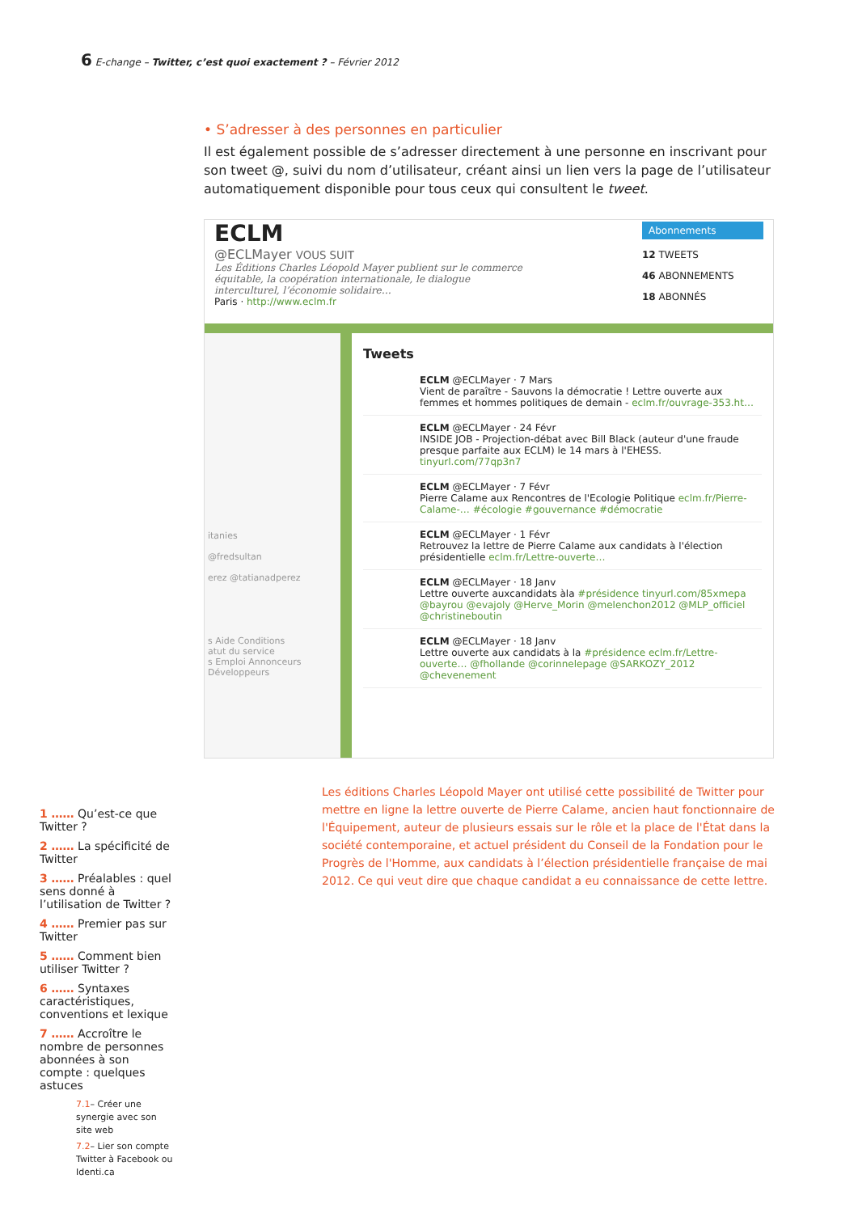6 E-change – Twitter, c’est quoi exactement ? – Février 2012
• S’adresser à des personnes en particulier
Il est également possible de s’adresser directement à une personne en inscrivant pour son tweet @, suivi du nom d’utilisateur, créant ainsi un lien vers la page de l’utilisateur automatiquement disponible pour tous ceux qui consultent le tweet.
ECLM
@ECLMayer VOUS SUIT
Les Éditions Charles Léopold Mayer publient sur le commerce équitable, la coopération internationale, le dialogue interculturel, l’économie solidaire…
Paris · http://www.eclm.fr
Abonnements
12 TWEETS
46 ABONNEMENTS
18 ABONNÉS
itanies
@fredsultan
erez @tatianadperez
s Aide Conditions
atut du service
s Emploi Annonceurs
Développeurs
Tweets
ECLM @ECLMayer · 7 Mars
Vient de paraître - Sauvons la démocratie ! Lettre ouverte aux femmes et hommes politiques de demain - eclm.fr/ouvrage-353.ht…
ECLM @ECLMayer · 24 Févr
INSIDE JOB - Projection-débat avec Bill Black (auteur d'une fraude presque parfaite aux ECLM) le 14 mars à l'EHESS. tinyurl.com/77qp3n7
ECLM @ECLMayer · 7 Févr
Pierre Calame aux Rencontres de l'Ecologie Politique eclm.fr/Pierre-Calame-… #écologie #gouvernance #démocratie
ECLM @ECLMayer · 1 Févr
Retrouvez la lettre de Pierre Calame aux candidats à l'élection présidentielle eclm.fr/Lettre-ouverte…
ECLM @ECLMayer · 18 Janv
Lettre ouverte auxcandidats àla #présidence tinyurl.com/85xmepa @bayrou @evajoly @Herve_Morin @melenchon2012 @MLP_officiel @christineboutin
ECLM @ECLMayer · 18 Janv
Lettre ouverte aux candidats à la #présidence eclm.fr/Lettre-ouverte… @fhollande @corinnelepage @SARKOZY_2012 @chevenement
Les éditions Charles Léopold Mayer ont utilisé cette possibilité de Twitter pour mettre en ligne la lettre ouverte de Pierre Calame, ancien haut fonctionnaire de l'Équipement, auteur de plusieurs essais sur le rôle et la place de l'État dans la société contemporaine, et actuel président du Conseil de la Fondation pour le Progrès de l'Homme, aux candidats à l’élection présidentielle française de mai 2012. Ce qui veut dire que chaque candidat a eu connaissance de cette lettre.
1 …… Qu’est-ce que Twitter ?
2 …… La spécificité de Twitter
3 …… Préalables : quel sens donné à l’utilisation de Twitter ?
4 …… Premier pas sur Twitter
5 …… Comment bien utiliser Twitter ?
6 …… Syntaxes caractéristiques, conventions et lexique
7 …… Accroître le nombre de personnes abonnées à son compte : quelques astuces
7.1– Créer une synergie avec son site web
7.2– Lier son compte Twitter à Facebook ou Identi.ca